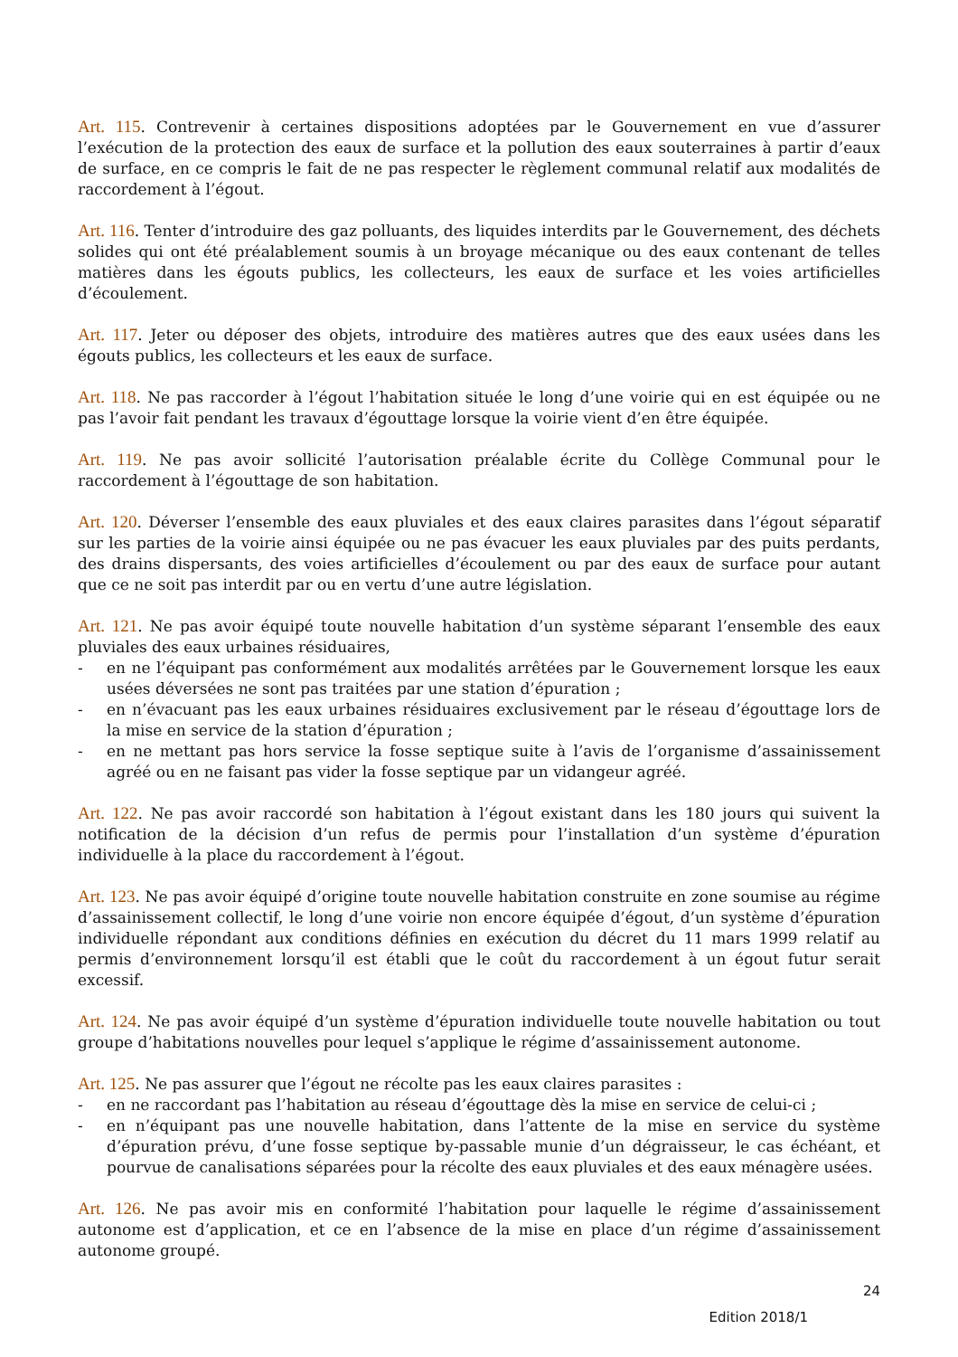Art. 115. Contrevenir à certaines dispositions adoptées par le Gouvernement en vue d’assurer l’exécution de la protection des eaux de surface et la pollution des eaux souterraines à partir d’eaux de surface, en ce compris le fait de ne pas respecter le règlement communal relatif aux modalités de raccordement à l’égout.
Art. 116. Tenter d’introduire des gaz polluants, des liquides interdits par le Gouvernement, des déchets solides qui ont été préalablement soumis à un broyage mécanique ou des eaux contenant de telles matières dans les égouts publics, les collecteurs, les eaux de surface et les voies artificielles d’écoulement.
Art. 117. Jeter ou déposer des objets, introduire des matières autres que des eaux usées dans les égouts publics, les collecteurs et les eaux de surface.
Art. 118. Ne pas raccorder à l’égout l’habitation située le long d’une voirie qui en est équipée ou ne pas l’avoir fait pendant les travaux d’égouttage lorsque la voirie vient d’en être équipée.
Art. 119. Ne pas avoir sollicité l’autorisation préalable écrite du Collège Communal pour le raccordement à l’égouttage de son habitation.
Art. 120. Déverser l’ensemble des eaux pluviales et des eaux claires parasites dans l’égout séparatif sur les parties de la voirie ainsi équipée ou ne pas évacuer les eaux pluviales par des puits perdants, des drains dispersants, des voies artificielles d’écoulement ou par des eaux de surface pour autant que ce ne soit pas interdit par ou en vertu d’une autre législation.
Art. 121. Ne pas avoir équipé toute nouvelle habitation d’un système séparant l’ensemble des eaux pluviales des eaux urbaines résiduaires,
- en ne l’équipant pas conformément aux modalités arrêtées par le Gouvernement lorsque les eaux usées déversées ne sont pas traitées par une station d’épuration ;
- en n’évacuant pas les eaux urbaines résiduaires exclusivement par le réseau d’égouttage lors de la mise en service de la station d’épuration ;
- en ne mettant pas hors service la fosse septique suite à l’avis de l’organisme d’assainissement agréé ou en ne faisant pas vider la fosse septique par un vidangeur agréé.
Art. 122. Ne pas avoir raccordé son habitation à l’égout existant dans les 180 jours qui suivent la notification de la décision d’un refus de permis pour l’installation d’un système d’épuration individuelle à la place du raccordement à l’égout.
Art. 123. Ne pas avoir équipé d’origine toute nouvelle habitation construite en zone soumise au régime d’assainissement collectif, le long d’une voirie non encore équipée d’égout, d’un système d’épuration individuelle répondant aux conditions définies en exécution du décret du 11 mars 1999 relatif au permis d’environnement lorsqu’il est établi que le coût du raccordement à un égout futur serait excessif.
Art. 124. Ne pas avoir équipé d’un système d’épuration individuelle toute nouvelle habitation ou tout groupe d’habitations nouvelles pour lequel s’applique le régime d’assainissement autonome.
Art. 125. Ne pas assurer que l’égout ne récolte pas les eaux claires parasites :
- en ne raccordant pas l’habitation au réseau d’égouttage dès la mise en service de celui-ci ;
- en n’équipant pas une nouvelle habitation, dans l’attente de la mise en service du système d’épuration prévu, d’une fosse septique by-passable munie d’un dégraisseur, le cas échéant, et pourvue de canalisations séparées pour la récolte des eaux pluviales et des eaux ménagère usées.
Art. 126. Ne pas avoir mis en conformité l’habitation pour laquelle le régime d’assainissement autonome est d’application, et ce en l’absence de la mise en place d’un régime d’assainissement autonome groupé.
24
Edition 2018/1